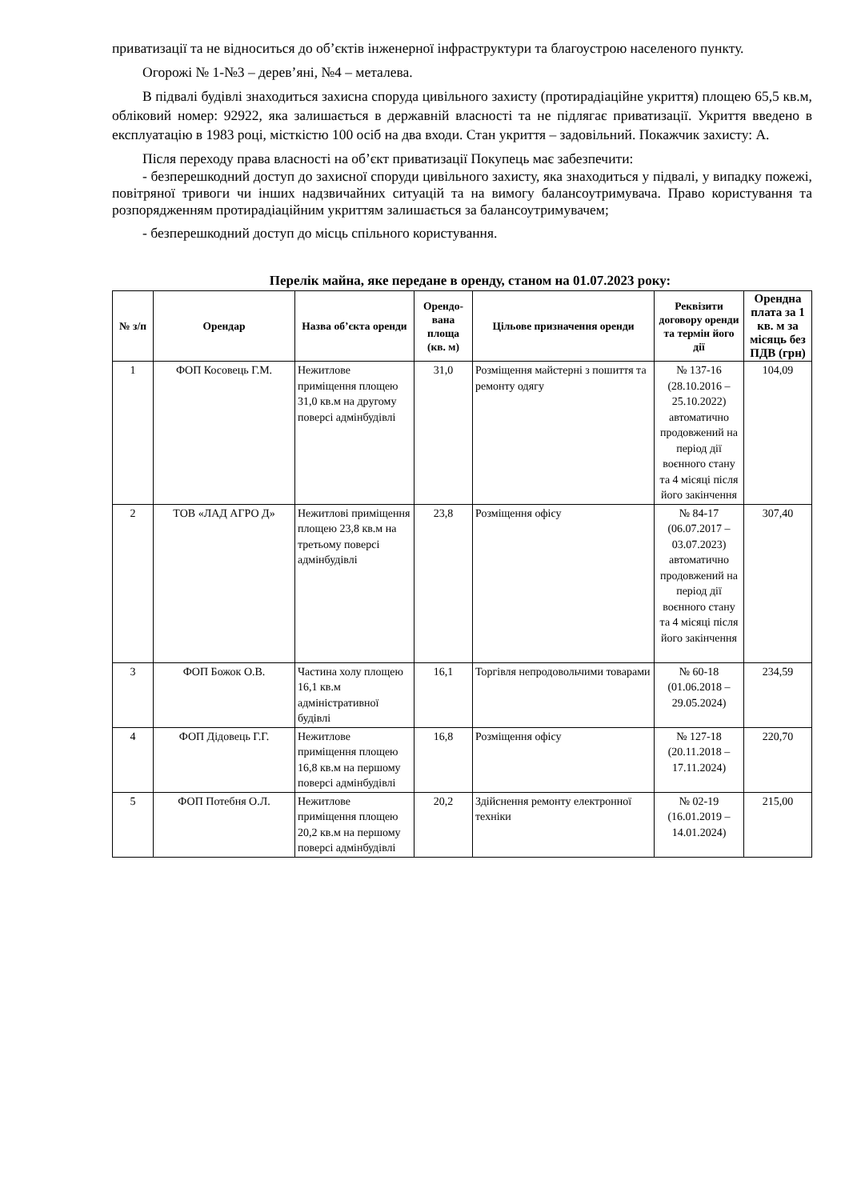приватизації та не відноситься до об’єктів інженерної інфраструктури та благоустрою населеного пункту.
Огорожі № 1-№3 – дерев’яні, №4 – металева.
В підвалі будівлі знаходиться захисна споруда цивільного захисту (протирадіаційне укриття) площею 65,5 кв.м, обліковий номер: 92922, яка залишається в державній власності та не підлягає приватизації. Укриття введено в експлуатацію в 1983 році, місткістю 100 осіб на два входи. Стан укриття – задовільний. Покажчик захисту: А.
Після переходу права власності на об’єкт приватизації Покупець має забезпечити:
- безперешкодний доступ до захисної споруди цивільного захисту, яка знаходиться у підвалі, у випадку пожежі, повітряної тривоги чи інших надзвичайних ситуацій та на вимогу балансоутримувача. Право користування та розпорядженням протирадіаційним укриттям залишається за балансоутримувачем;
- безперешкодний доступ до місць спільного користування.
Перелік майна, яке передане в оренду, станом на 01.07.2023 року:
| № з/п | Орендар | Назва об’єкта оренди | Орендо-вана площа (кв. м) | Цільове призначення оренди | Реквізити договору оренди та термін його дії | Орендна плата за 1 кв. м за місяць без ПДВ (грн) |
| --- | --- | --- | --- | --- | --- | --- |
| 1 | ФОП Косовець Г.М. | Нежитлове приміщення площею 31,0 кв.м на другому поверсі адмінбудівлі | 31,0 | Розміщення майстерні з пошиття та ремонту одягу | № 137-16 (28.10.2016 – 25.10.2022) автоматично продовжений на період дії воєнного стану та 4 місяці після його закінчення | 104,09 |
| 2 | ТОВ «ЛАД АГРО Д» | Нежитлові приміщення площею 23,8 кв.м на третьому поверсі адмінбудівлі | 23,8 | Розміщення офісу | № 84-17 (06.07.2017 – 03.07.2023) автоматично продовжений на період дії воєнного стану та 4 місяці після його закінчення | 307,40 |
| 3 | ФОП Божок О.В. | Частина холу площею 16,1 кв.м адміністративної будівлі | 16,1 | Торгівля непродовольчими товарами | № 60-18 (01.06.2018 – 29.05.2024) | 234,59 |
| 4 | ФОП Дідовець Г.Г. | Нежитлове приміщення площею 16,8 кв.м на першому поверсі адмінбудівлі | 16,8 | Розміщення офісу | № 127-18 (20.11.2018 – 17.11.2024) | 220,70 |
| 5 | ФОП Потебня О.Л. | Нежитлове приміщення площею 20,2 кв.м на першому поверсі адмінбудівлі | 20,2 | Здійснення ремонту електронної техніки | № 02-19 (16.01.2019 – 14.01.2024) | 215,00 |